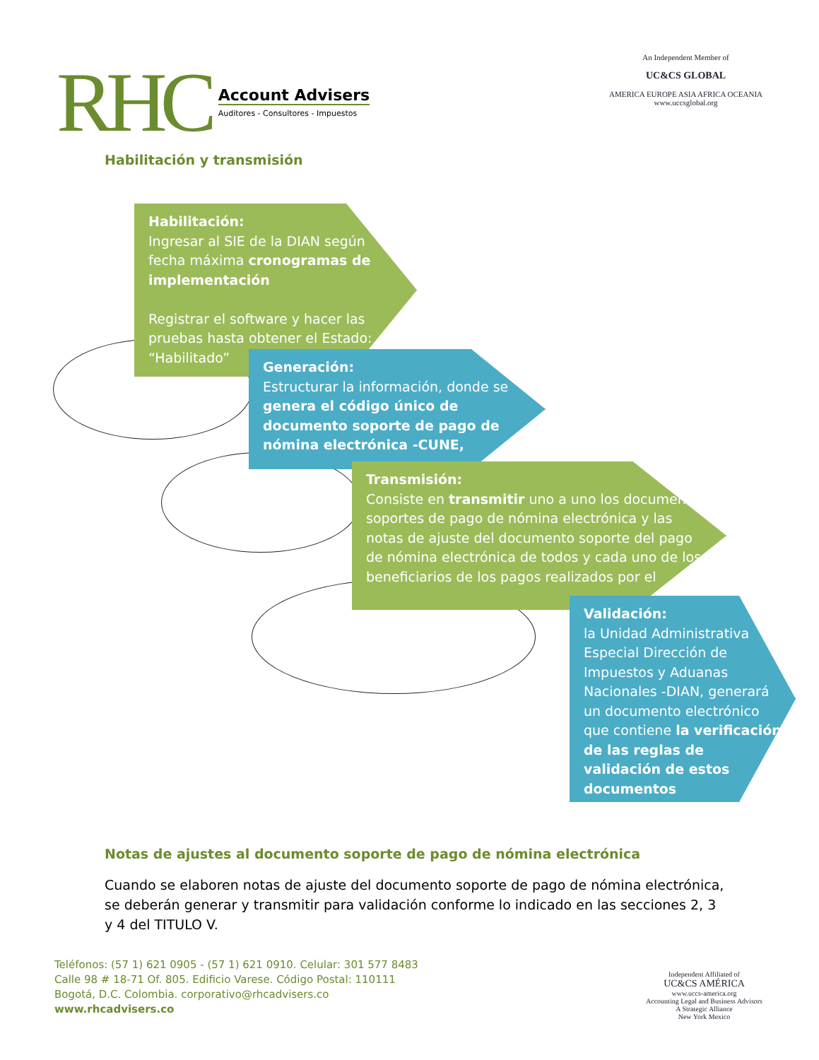RHC
Account Advisers
Auditores - Consultores - Impuestos
An Independent Member of
UC&CS GLOBAL
AMERICA EUROPE ASIA AFRICA OCEANIA
www.uccsglobal.org
Habilitación y transmisión
Habilitación:
Ingresar al SIE de la DIAN según fecha máxima cronogramas de implementación
Registrar el software y hacer las pruebas hasta obtener el Estado: “Habilitado”
Generación:
Estructurar la información, donde se genera el código único de documento soporte de pago de nómina electrónica -CUNE,
Transmisión:
Consiste en transmitir uno a uno los documentos soportes de pago de nómina electrónica y las notas de ajuste del documento soporte del pago de nómina electrónica de todos y cada uno de los beneficiarios de los pagos realizados por el
Validación:
la Unidad Administrativa Especial Dirección de Impuestos y Aduanas Nacionales -DIAN, generará un documento electrónico que contiene la verificación de las reglas de validación de estos documentos
Notas de ajustes al documento soporte de pago de nómina electrónica
Cuando se elaboren notas de ajuste del documento soporte de pago de nómina electrónica, se deberán generar y transmitir para validación conforme lo indicado en las secciones 2, 3 y 4 del TITULO V.
Teléfonos: (57 1) 621 0905 - (57 1) 621 0910. Celular: 301 577 8483
Calle 98 # 18-71 Of. 805. Edificio Varese. Código Postal: 110111
Bogotá, D.C. Colombia. corporativo@rhcadvisers.co
www.rhcadvisers.co
Independent Affiliated of
UC&CS AMÉRICA
www.uccs-america.org
Accounting Legal and Business Advisors
A Strategic Alliance
New York Mexico